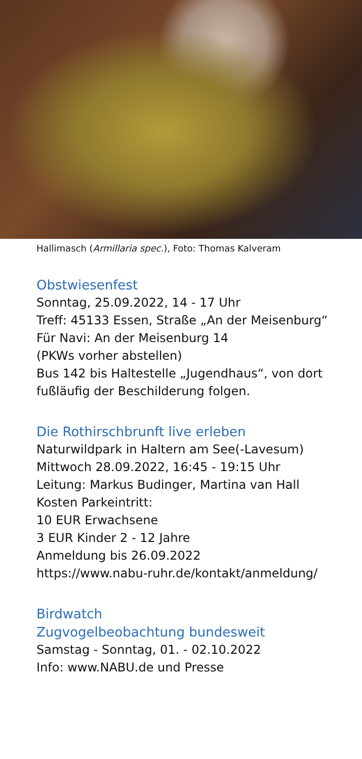Hallimasch (Armillaria spec.), Foto: Thomas Kalveram
Obstwiesenfest
Sonntag, 25.09.2022, 14 - 17 Uhr
Treff: 45133 Essen, Straße „An der Meisenburg“
Für Navi: An der Meisenburg 14
(PKWs vorher abstellen)
Bus 142 bis Haltestelle „Jugendhaus“, von dort fußläufig der Beschilderung folgen.
Die Rothirschbrunft live erleben
Naturwildpark in Haltern am See(-Lavesum)
Mittwoch 28.09.2022, 16:45 - 19:15 Uhr
Leitung: Markus Budinger, Martina van Hall
Kosten Parkeintritt:
10 EUR Erwachsene
3 EUR Kinder 2 - 12 Jahre
Anmeldung bis 26.09.2022
https://www.nabu-ruhr.de/kontakt/anmeldung/
Birdwatch
Zugvogelbeobachtung bundesweit
Samstag - Sonntag, 01. - 02.10.2022
Info: www.NABU.de und Presse